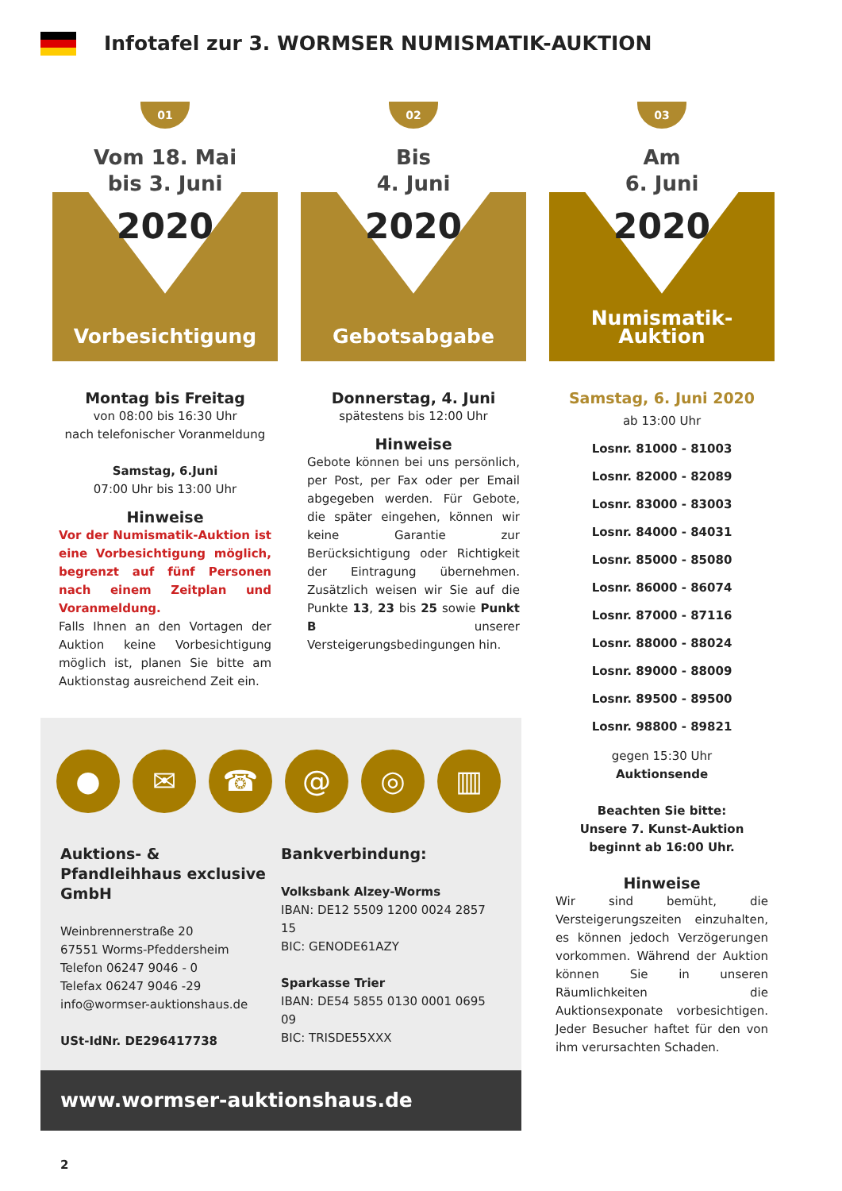Infotafel zur 3. WORMSER NUMISMATIK-AUKTION
01
Vom 18. Mai
bis 3. Juni
2020
Vorbesichtigung
Montag bis Freitag
von 08:00 bis 16:30 Uhr
nach telefonischer Voranmeldung
Samstag, 6.Juni
07:00 Uhr bis 13:00 Uhr
Hinweise
Vor der Numismatik-Auktion ist eine Vorbesichtigung möglich, begrenzt auf fünf Personen nach einem Zeitplan und Voranmeldung.
Falls Ihnen an den Vortagen der Auktion keine Vorbesichtigung möglich ist, planen Sie bitte am Auktionstag ausreichend Zeit ein.
02
Bis
4. Juni
2020
Gebotsabgabe
Donnerstag, 4. Juni
spätestens bis 12:00 Uhr
Hinweise
Gebote können bei uns persönlich, per Post, per Fax oder per Email abgegeben werden. Für Gebote, die später eingehen, können wir keine Garantie zur Berücksichtigung oder Richtigkeit der Eintragung übernehmen. Zusätzlich weisen wir Sie auf die Punkte 13, 23 bis 25 sowie Punkt B unserer Versteigerungsbedingungen hin.
03
Am
6. Juni
2020
Numismatik-Auktion
Samstag, 6. Juni 2020
ab 13:00 Uhr
Losnr. 81000 - 81003
Losnr. 82000 - 82089
Losnr. 83000 - 83003
Losnr. 84000 - 84031
Losnr. 85000 - 85080
Losnr. 86000 - 86074
Losnr. 87000 - 87116
Losnr. 88000 - 88024
Losnr. 89000 - 88009
Losnr. 89500 - 89500
Losnr. 98800 - 89821
gegen 15:30 Uhr
Auktionsende
Beachten Sie bitte:
Unsere 7. Kunst-Auktion
beginnt ab 16:00 Uhr.
Hinweise
Wir sind bemüht, die Versteigerungszeiten einzuhalten, es können jedoch Verzögerungen vorkommen. Während der Auktion können Sie in unseren Räumlichkeiten die Auktionsexponate vorbesichtigen. Jeder Besucher haftet für den von ihm verursachten Schaden.
● ✉ ☎ @ ◎ ▥
Auktions- & Pfandleihhaus exclusive GmbH
Weinbrennerstraße 20
67551 Worms-Pfeddersheim
Telefon 06247 9046 - 0
Telefax 06247 9046 -29
info@wormser-auktionshaus.de
USt-IdNr. DE296417738
Bankverbindung:
Volksbank Alzey-Worms
IBAN: DE12 5509 1200 0024 2857 15
BIC: GENODE61AZY
Sparkasse Trier
IBAN: DE54 5855 0130 0001 0695 09
BIC: TRISDE55XXX
www.wormser-auktionshaus.de
2